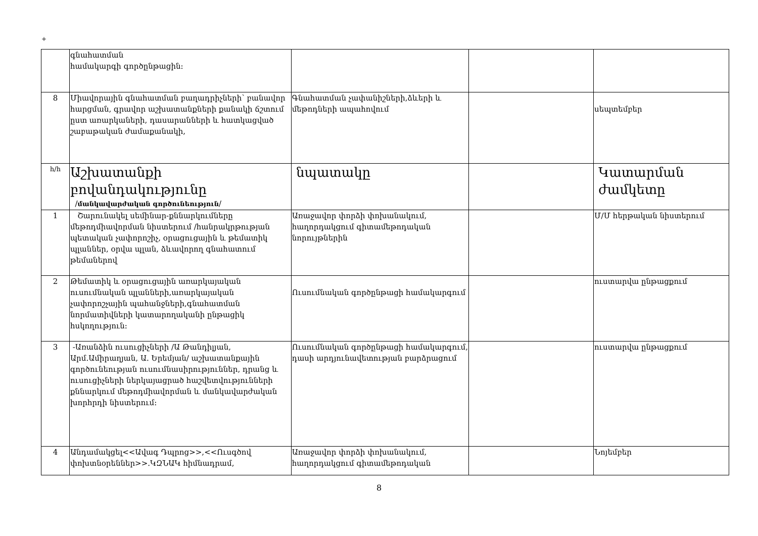+
| | գնահատման համակարգի գործընթացին։ | | | |
| 8 | Միավորային գնահատման բաղադրիչների՝ բանավոր հարցման, գրավոր աշխատանքների քանակի ճշտում ըստ առարկաների, դասարանների և հատկացված շաբաթական ժամաքանակի, | Գնահատման չափանիշների,ձևերի և մեթոդների ապահովում | | սեպտեմբեր |
| հ/հ | Աշխատանքի բովանդակությունը / մանկավարժական գործունեություն / | նպատակը | | Կատարման ժամկետը |
| 1 | Շարունակել սեմինար-քննարկումները մեթոդմիավորման նիստերում /հանրակրթության պետական չափորոշիչ, օրացուցային և թեմատիկ պլաններ, օրվա պլան, ձևավորող գնահատում թեմաներով | Առաջավոր փորձի փոխանակում, հաղորդակցում գիտամեթոդական նորույթներին | | Մ/Մ հերթական նիստերում |
| 2 | Թեմատիկ և օրացուցային առարկայական ուսումնական պլանների,առարկայական չափորոշչային պահանջների,գնահատման նորմատիվների կատարողականի ընթացիկ հսկողություն։ | Ուսումնական գործընթացի համակարգում | | ուստարվա ընթացքում |
| 3 | -Առանձին ուսուցիչների /Ա Թանդիլյան, Արմ.Ամիրաղյան, Ա. Երեմյան/ աշխատանքային գործունեության ուսումնասիրություններ, դրանց և ուսուցիչների ներկայացրած հաշվետվությունների քննարկում մեթոդմիավորման և մանկավարժական խորհրդի նիստերում։ | Ուսումնական գործընթացի համակարգում, դասի արդյունավետության բարձրացում | | ուստարվա ընթացքում |
| 4 | Անդամակցել<<Ավագ Դպրոց>>,<<Ուսգծով փոխտնօրեններ>>.ԿԶՆԱԿ հիմնադրամ, | Առաջավոր փորձի փոխանակում, հաղորդակցում գիտամեթոդական | | Նոյեմբեր |
8